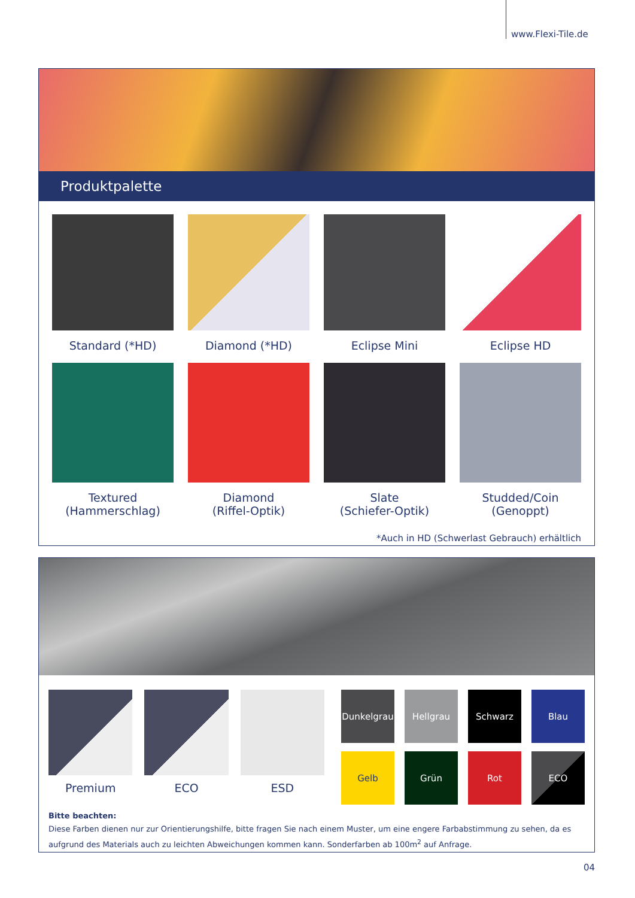www.Flexi-Tile.de
Produktpalette
Standard (*HD)
Diamond (*HD)
Eclipse Mini
Eclipse HD
Textured
(Hammerschlag)
Diamond
(Riffel-Optik)
Slate
(Schiefer-Optik)
Studded/Coin
(Genoppt)
*Auch in HD (Schwerlast Gebrauch) erhältlich
Premium ECO ESD
Dunkelgrau
Hellgrau
Schwarz
Blau
Gelb
Grün
Rot
ECO
Bitte beachten:
Diese Farben dienen nur zur Orientierungshilfe, bitte fragen Sie nach einem Muster, um eine engere Farbabstimmung zu sehen, da es aufgrund des Materials auch zu leichten Abweichungen kommen kann. Sonderfarben ab 100m<sup>2</sup> auf Anfrage.
04